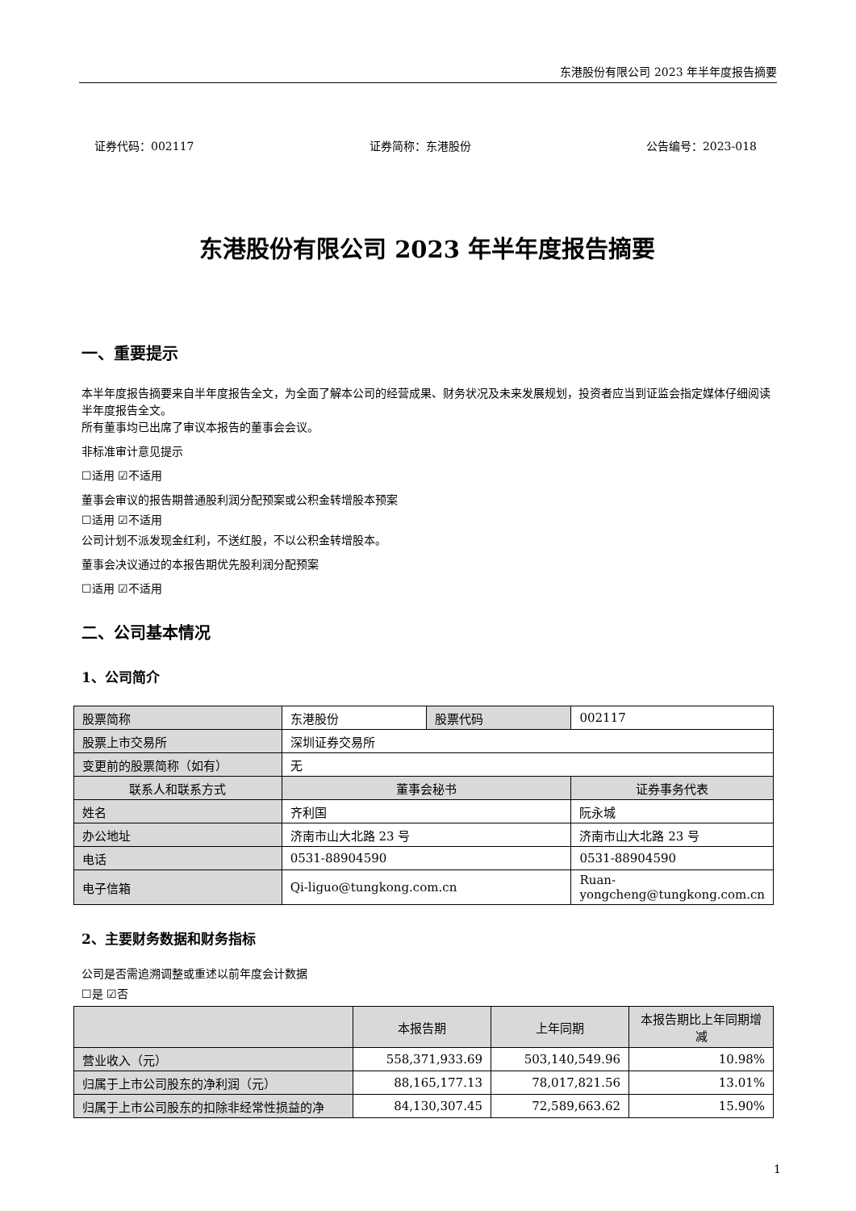东港股份有限公司 2023 年半年度报告摘要
证券代码：002117 证券简称：东港股份 公告编号：2023-018
东港股份有限公司 2023 年半年度报告摘要
一、重要提示
本半年度报告摘要来自半年度报告全文，为全面了解本公司的经营成果、财务状况及未来发展规划，投资者应当到证监会指定媒体仔细阅读半年度报告全文。
所有董事均已出席了审议本报告的董事会会议。
非标准审计意见提示
☐适用 ☑不适用
董事会审议的报告期普通股利润分配预案或公积金转增股本预案
☐适用 ☑不适用
公司计划不派发现金红利，不送红股，不以公积金转增股本。
董事会决议通过的本报告期优先股利润分配预案
☐适用 ☑不适用
二、公司基本情况
1、公司简介
| 股票简称 | 东港股份 | 股票代码 | 002117 |
| 股票上市交易所 | 深圳证券交易所 | | |
| 变更前的股票简称（如有） | 无 | | |
| 联系人和联系方式 | 董事会秘书 | | 证券事务代表 |
| 姓名 | 齐利国 | | 阮永城 |
| 办公地址 | 济南市山大北路 23 号 | | 济南市山大北路 23 号 |
| 电话 | 0531-88904590 | | 0531-88904590 |
| 电子信箱 | Qi-liguo@tungkong.com.cn | | Ruan-yongcheng@tungkong.com.cn |
2、主要财务数据和财务指标
公司是否需追溯调整或重述以前年度会计数据
☐是 ☑否
| | 本报告期 | 上年同期 | 本报告期比上年同期增减 |
| --- | --- | --- | --- |
| 营业收入（元） | 558,371,933.69 | 503,140,549.96 | 10.98% |
| 归属于上市公司股东的净利润（元） | 88,165,177.13 | 78,017,821.56 | 13.01% |
| 归属于上市公司股东的扣除非经常性损益的净 | 84,130,307.45 | 72,589,663.62 | 15.90% |
1